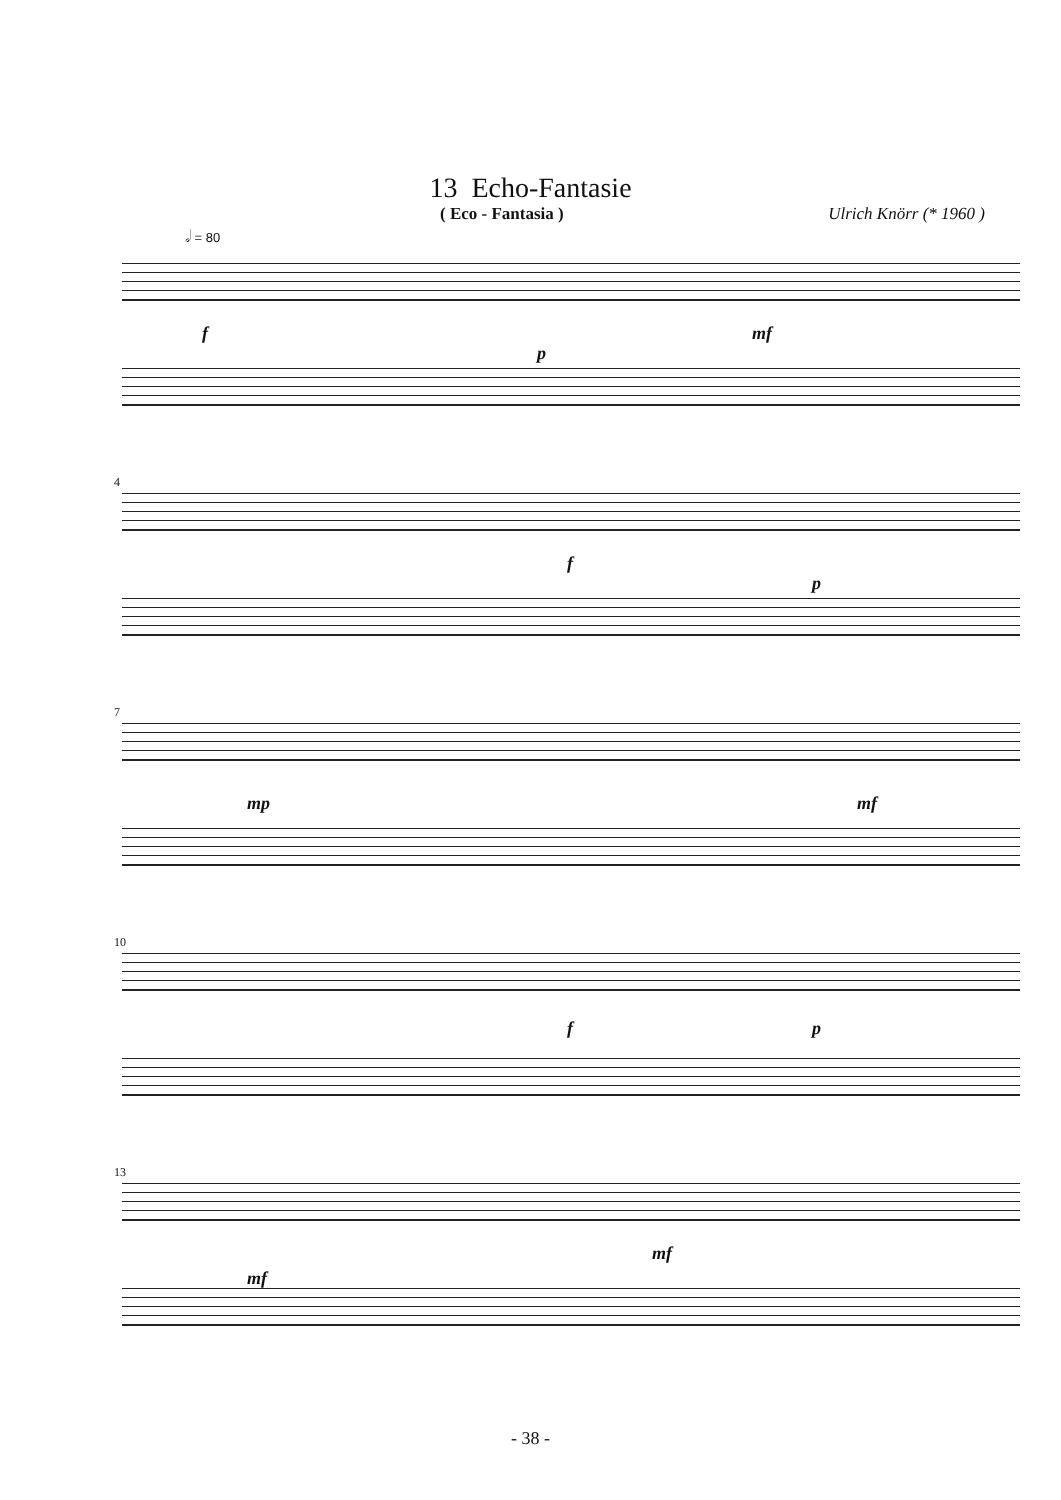13 Echo-Fantasie
( Eco - Fantasia ) Ulrich Knörr (* 1960 )
𝅗𝅥 = 80
f
p
mf
4
f
p
7
mp mf
10
f p
13
mf
mf
- 38 -